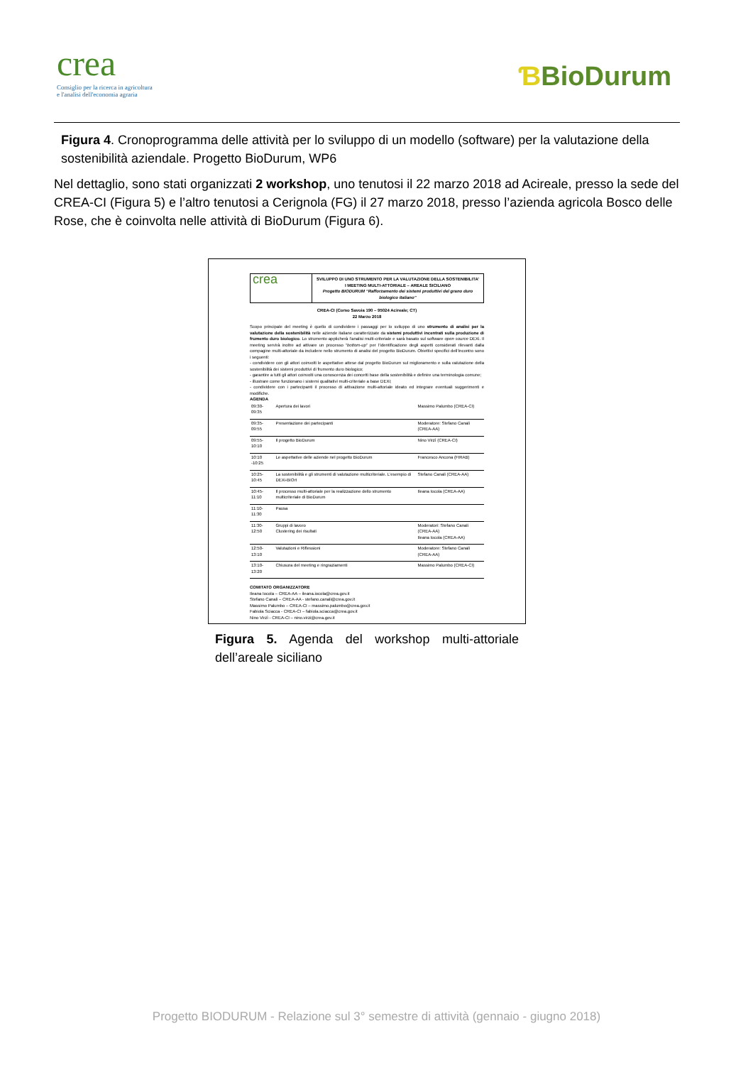crea
Consiglio per la ricerca in agricoltura
e l'analisi dell'economia agraria
ƁBioDurum
Figura 4. Cronoprogramma delle attività per lo sviluppo di un modello (software) per la valutazione della sostenibilità aziendale. Progetto BioDurum, WP6
Nel dettaglio, sono stati organizzati 2 workshop, uno tenutosi il 22 marzo 2018 ad Acireale, presso la sede del CREA-CI (Figura 5) e l’altro tenutosi a Cerignola (FG) il 27 marzo 2018, presso l’azienda agricola Bosco delle Rose, che è coinvolta nelle attività di BioDurum (Figura 6).
crea
SVILUPPO DI UNO STRUMENTO PER LA VALUTAZIONE DELLA SOSTENIBILITA’
I MEETING MULTI-ATTORIALE – AREALE SICILIANO
Progetto BIODURUM “Rafforzamento dei sistemi produttivi del grano duro biologico italiano”
CREA-CI (Corso Savoia 190 – 95024 Acireale; CT)
22 Marzo 2018
Scopo principale del meeting è quello di condividere i passaggi per lo sviluppo di uno strumento di analisi per la valutazione della sostenibilità nelle aziende italiane caratterizzate da sistemi produttivi incentrati sulla produzione di frumento duro biologico. Lo strumento applicherà l’analisi multi-criteriale e sarà basato sul software open source DEXi. Il meeting servirà inoltre ad attivare un processo “bottom-up” per l’identificazione degli aspetti considerati rilevanti dalla compagine multi-attoriale da includere nello strumento di analisi del progetto BioDurum. Obiettivi specifici dell’incontro sono i seguenti:
- condividere con gli attori coinvolti le aspettative attese dal progetto BioDurum sul miglioramento e sulla valutazione della sostenibilità dei sistemi produttivi di frumento duro biologico;
- garantire a tutti gli attori coinvolti una conoscenza dei concetti base della sostenibilità e definire una terminologia comune;
- illustrare come funzionano i sistemi qualitativi multi-criteriale a base DEXi;
- condividere con i partecipanti il processo di attivazione multi-attoriale ideato ed integrare eventuali suggerimenti e modifiche.
AGENDA
| 09:30-09:35 | Apertura dei lavori | Massimo Palumbo (CREA-CI) |
| 09:35-09:55 | Presentazione dei partecipanti | Moderatore: Stefano Canali (CREA-AA) |
| 09:55-10:10 | Il progetto BioDurum | Nino Virzì (CREA-CI) |
| 10:10 -10:25 | Le aspettative delle aziende nel progetto BioDurum | Francesco Ancona (FIRAB) |
| 10:25-10:45 | La sostenibilità e gli strumenti di valutazione multicriteriale. L’esempio di DEXi-BIOrt | Stefano Canali (CREA-AA) |
| 10:45-11:10 | Il processo multi-attoriale per la realizzazione dello strumento multicriteriale di BioDurum | Ileana Iocola (CREA-AA) |
| 11:10-11:30 | Pausa | |
| 11:30-12:50 | Gruppi di lavoro Clustering dei risultati | Moderatori: Stefano Canali (CREA-AA) Ileana Iocola (CREA-AA) |
| 12:50- 13:10 | Valutazioni e Riflessioni | Moderatore: Stefano Canali (CREA-AA) |
| 13:10-13:20 | Chiusura del meeting e ringraziamenti | Massimo Palumbo (CREA-CI) |
COMITATO ORGANIZZATORE
Ileana Iocola – CREA-AA – ileana.iocola@crea.gov.it
Stefano Canali – CREA-AA - stefano.canali@crea.gov.it
Massimo Palumbo – CREA-CI – massimo.palumbo@crea.gov.it
Fabiola Sciacca - CREA-CI – fabiola.sciacca@crea.gov.it
Nino Virzì - CREA-CI – nino.virzi@crea.gov.it
Figura 5. Agenda del workshop multi-attoriale dell’areale siciliano
Progetto BIODURUM - Relazione sul 3° semestre di attività (gennaio - giugno 2018)